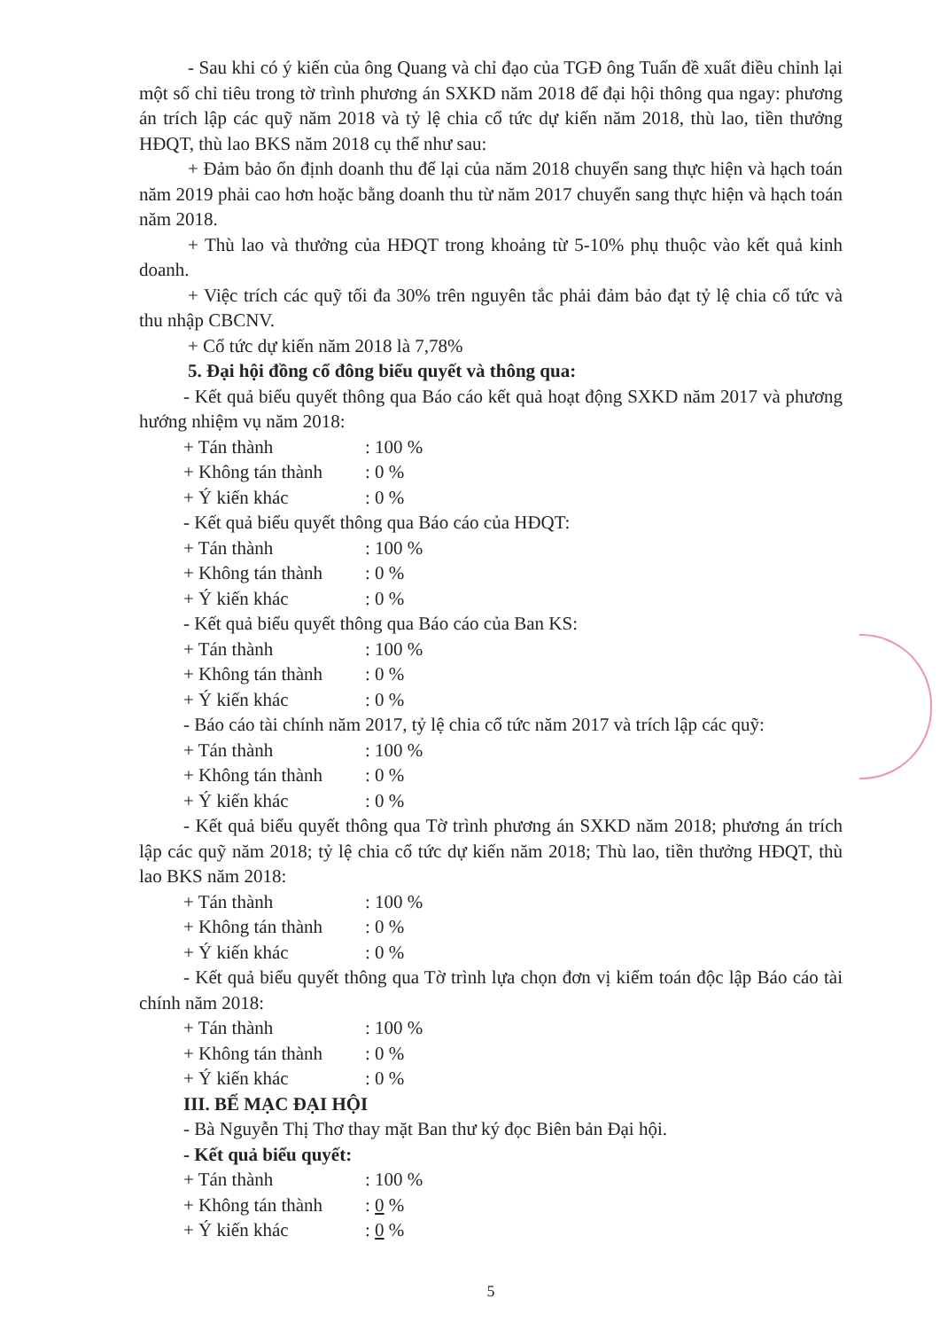- Sau khi có ý kiến của ông Quang và chỉ đạo của TGĐ ông Tuấn đề xuất điều chỉnh lại một số chỉ tiêu trong tờ trình phương án SXKD năm 2018 để đại hội thông qua ngay: phương án trích lập các quỹ năm 2018 và tỷ lệ chia cổ tức dự kiến năm 2018, thù lao, tiền thưởng HĐQT, thù lao BKS năm 2018 cụ thể như sau:
+ Đảm bảo ổn định doanh thu để lại của năm 2018 chuyển sang thực hiện và hạch toán năm 2019 phải cao hơn hoặc bằng doanh thu từ năm 2017 chuyển sang thực hiện và hạch toán năm 2018.
+ Thù lao và thưởng của HĐQT trong khoảng từ 5-10% phụ thuộc vào kết quả kinh doanh.
+ Việc trích các quỹ tối đa 30% trên nguyên tắc phải đảm bảo đạt tỷ lệ chia cổ tức và thu nhập CBCNV.
+ Cổ tức dự kiến năm 2018 là 7,78%
5. Đại hội đồng cổ đông biểu quyết và thông qua:
- Kết quả biểu quyết thông qua Báo cáo kết quả hoạt động SXKD năm 2017 và phương hướng nhiệm vụ năm 2018:
+ Tán thành: 100 %
+ Không tán thành: 0 %
+ Ý kiến khác: 0 %
- Kết quả biểu quyết thông qua Báo cáo của HĐQT:
+ Tán thành: 100 %
+ Không tán thành: 0 %
+ Ý kiến khác: 0 %
- Kết quả biểu quyết thông qua Báo cáo của Ban KS:
+ Tán thành: 100 %
+ Không tán thành: 0 %
+ Ý kiến khác: 0 %
- Báo cáo tài chính năm 2017, tỷ lệ chia cổ tức năm 2017 và trích lập các quỹ:
+ Tán thành: 100 %
+ Không tán thành: 0 %
+ Ý kiến khác: 0 %
- Kết quả biểu quyết thông qua Tờ trình phương án SXKD năm 2018; phương án trích lập các quỹ năm 2018; tỷ lệ chia cổ tức dự kiến năm 2018; Thù lao, tiền thưởng HĐQT, thù lao BKS năm 2018:
+ Tán thành: 100 %
+ Không tán thành: 0 %
+ Ý kiến khác: 0 %
- Kết quả biểu quyết thông qua Tờ trình lựa chọn đơn vị kiểm toán độc lập Báo cáo tài chính năm 2018:
+ Tán thành: 100 %
+ Không tán thành: 0 %
+ Ý kiến khác: 0 %
III. BẾ MẠC ĐẠI HỘI
- Bà Nguyễn Thị Thơ thay mặt Ban thư ký đọc Biên bản Đại hội.
- Kết quả biểu quyết:
+ Tán thành: 100 %
+ Không tán thành: 0 %
+ Ý kiến khác: 0 %
5